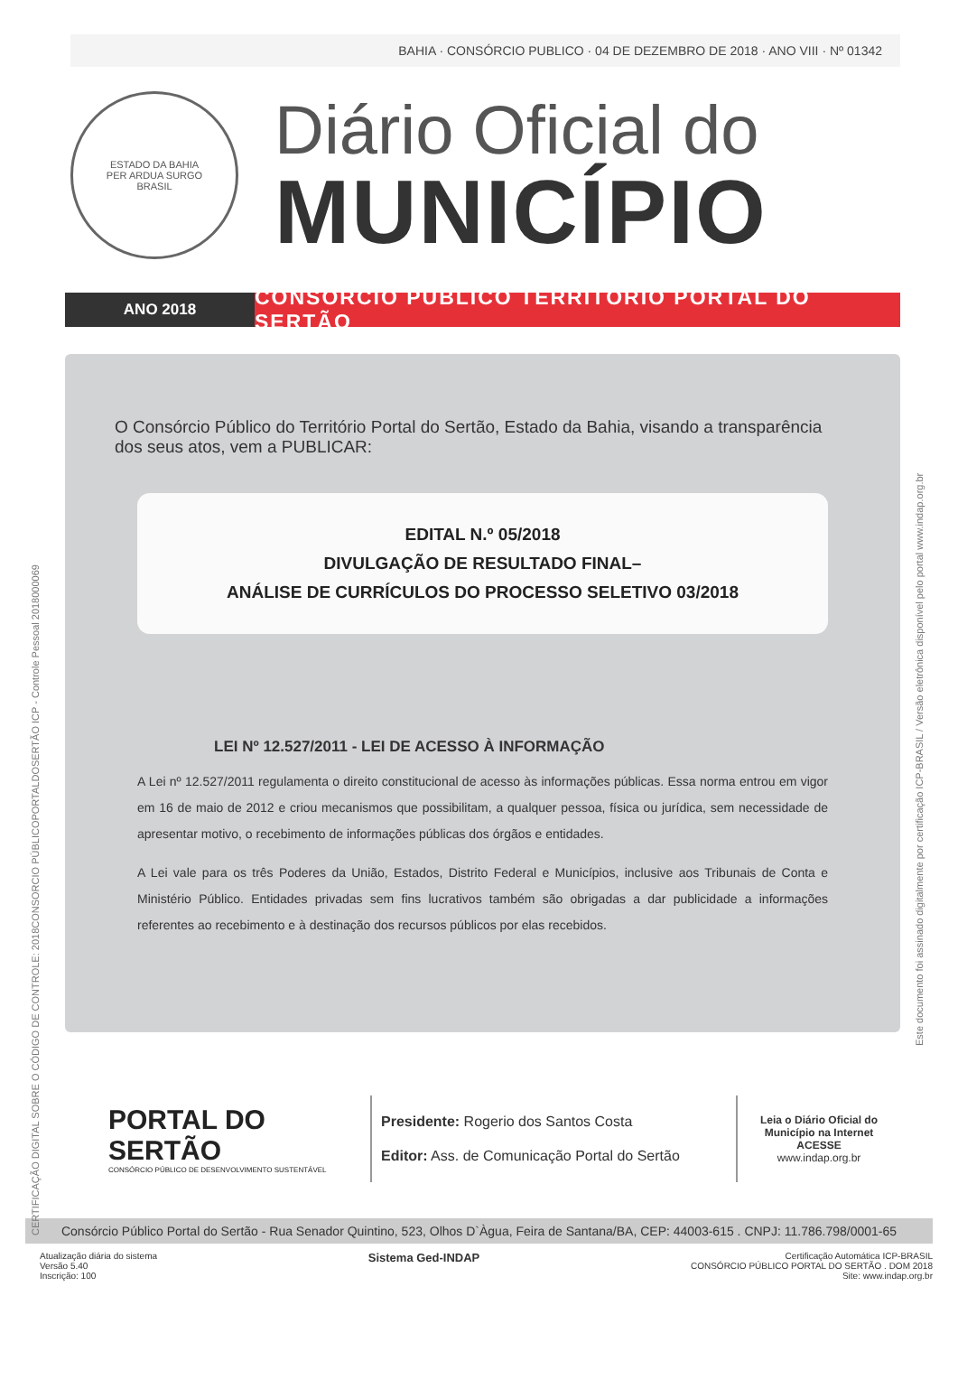BAHIA · CONSÓRCIO PUBLICO · 04 DE DEZEMBRO DE 2018 · ANO VIII · Nº 01342
ESTADO DA BAHIA
PER ARDUA SURGO
BRASIL
Diário Oficial do
MUNICÍPIO
ANO 2018
CONSÓRCIO PÚBLICO TERRITÓRIO PORTAL DO SERTÃO
O Consórcio Público do Território Portal do Sertão, Estado da Bahia, visando a transparência dos seus atos, vem a PUBLICAR:
EDITAL N.º 05/2018
DIVULGAÇÃO DE RESULTADO FINAL–
ANÁLISE DE CURRÍCULOS DO PROCESSO SELETIVO 03/2018
LEI Nº 12.527/2011 - LEI DE ACESSO À INFORMAÇÃO
A Lei nº 12.527/2011 regulamenta o direito constitucional de acesso às informações públicas. Essa norma entrou em vigor em 16 de maio de 2012 e criou mecanismos que possibilitam, a qualquer pessoa, física ou jurídica, sem necessidade de apresentar motivo, o recebimento de informações públicas dos órgãos e entidades.
A Lei vale para os três Poderes da União, Estados, Distrito Federal e Municípios, inclusive aos Tribunais de Conta e Ministério Público. Entidades privadas sem fins lucrativos também são obrigadas a dar publicidade a informações referentes ao recebimento e à destinação dos recursos públicos por elas recebidos.
PORTAL DO SERTÃO
CONSÓRCIO PÚBLICO DE DESENVOLVIMENTO SUSTENTÁVEL
Presidente: Rogerio dos Santos Costa
Editor: Ass. de Comunicação Portal do Sertão
Leia o Diário Oficial do Município na Internet
ACESSE
www.indap.org.br
Consórcio Público Portal do Sertão - Rua Senador Quintino, 523, Olhos D`Àgua, Feira de Santana/BA, CEP: 44003-615 . CNPJ: 11.786.798/0001-65
Atualização diária do sistema
Versão 5.40
Inscrição: 100
Sistema Ged-INDAP
Certificação Automática ICP-BRASIL
CONSÓRCIO PÚBLICO PORTAL DO SERTÃO . DOM 2018
Site: www.indap.org.br
CERTIFICAÇÃO DIGITAL SOBRE O CÓDIGO DE CONTROLE: 2018CONSORCIO PÚBLICOPORTALDOSERTÃO ICP - Controle Pessoal 2018000069
Este documento foi assinado digitalmente por certificação ICP-BRASIL / Versão eletrônica disponível pelo portal www.indap.org.br